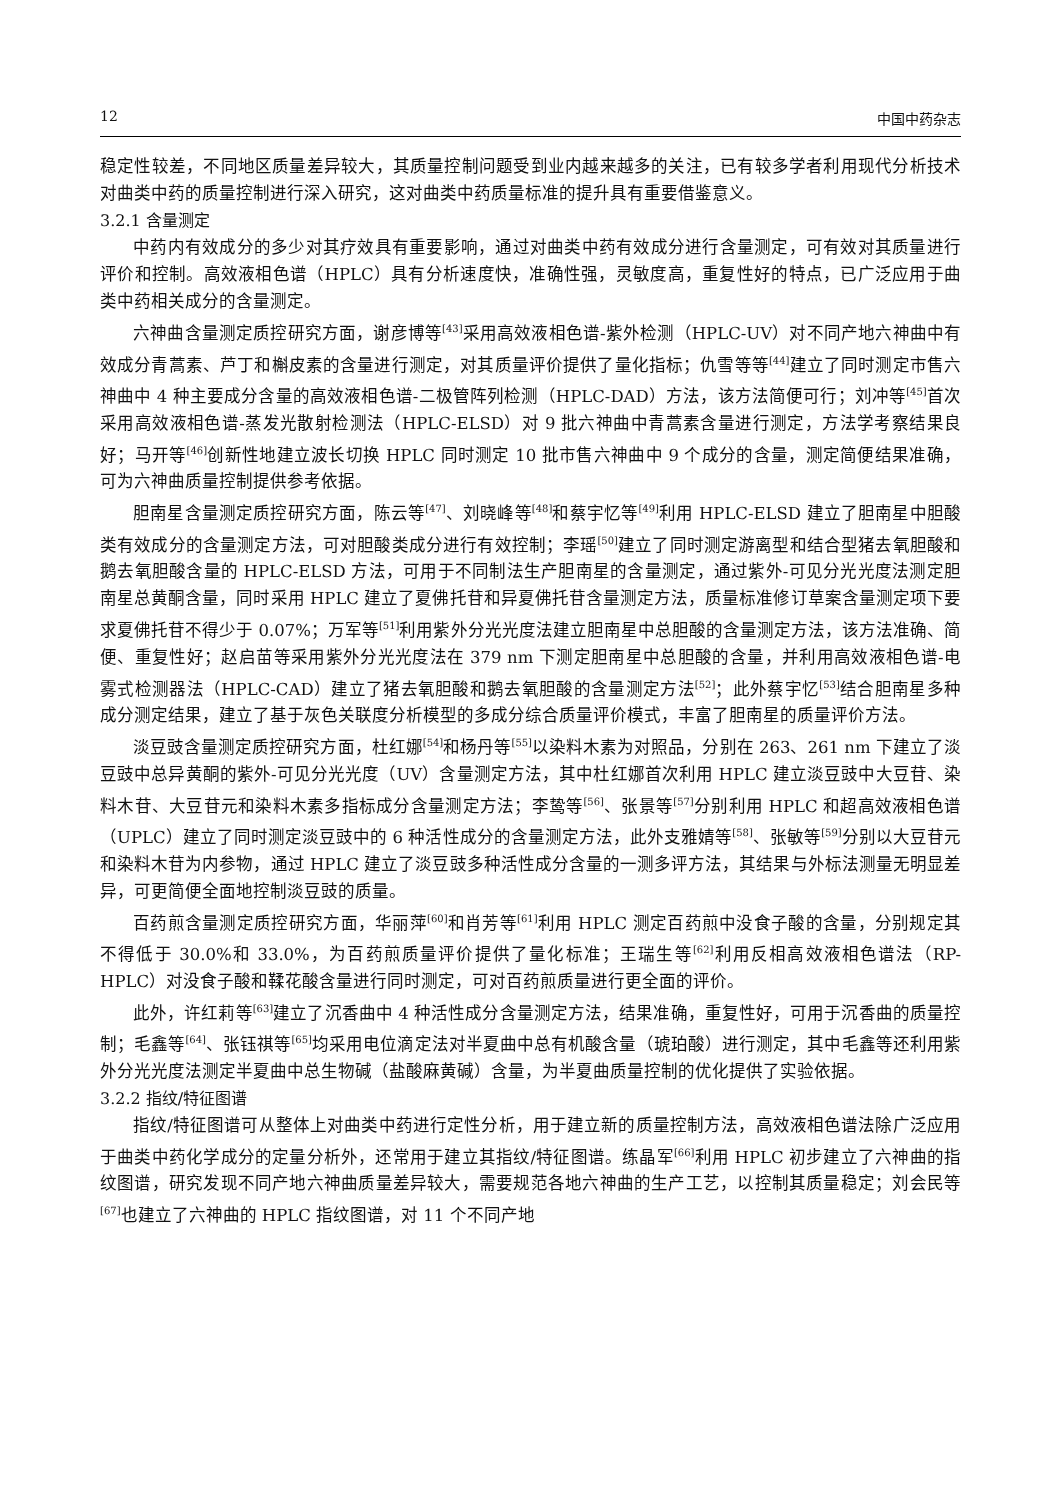12 中国中药杂志
稳定性较差，不同地区质量差异较大，其质量控制问题受到业内越来越多的关注，已有较多学者利用现代分析技术对曲类中药的质量控制进行深入研究，这对曲类中药质量标准的提升具有重要借鉴意义。
3.2.1 含量测定
中药内有效成分的多少对其疗效具有重要影响，通过对曲类中药有效成分进行含量测定，可有效对其质量进行评价和控制。高效液相色谱（HPLC）具有分析速度快，准确性强，灵敏度高，重复性好的特点，已广泛应用于曲类中药相关成分的含量测定。
六神曲含量测定质控研究方面，谢彦博等<sup>[43]</sup>采用高效液相色谱-紫外检测（HPLC-UV）对不同产地六神曲中有效成分青蒿素、芦丁和槲皮素的含量进行测定，对其质量评价提供了量化指标；仇雪等等<sup>[44]</sup>建立了同时测定市售六神曲中 4 种主要成分含量的高效液相色谱-二极管阵列检测（HPLC-DAD）方法，该方法简便可行；刘冲等<sup>[45]</sup>首次采用高效液相色谱-蒸发光散射检测法（HPLC-ELSD）对 9 批六神曲中青蒿素含量进行测定，方法学考察结果良好；马开等<sup>[46]</sup>创新性地建立波长切换 HPLC 同时测定 10 批市售六神曲中 9 个成分的含量，测定简便结果准确，可为六神曲质量控制提供参考依据。
胆南星含量测定质控研究方面，陈云等<sup>[47]</sup>、刘晓峰等<sup>[48]</sup>和蔡宇忆等<sup>[49]</sup>利用 HPLC-ELSD 建立了胆南星中胆酸类有效成分的含量测定方法，可对胆酸类成分进行有效控制；李瑶<sup>[50]</sup>建立了同时测定游离型和结合型猪去氧胆酸和鹅去氧胆酸含量的 HPLC-ELSD 方法，可用于不同制法生产胆南星的含量测定，通过紫外-可见分光光度法测定胆南星总黄酮含量，同时采用 HPLC 建立了夏佛托苷和异夏佛托苷含量测定方法，质量标准修订草案含量测定项下要求夏佛托苷不得少于 0.07%；万军等<sup>[51]</sup>利用紫外分光光度法建立胆南星中总胆酸的含量测定方法，该方法准确、简便、重复性好；赵启苗等采用紫外分光光度法在 379 nm 下测定胆南星中总胆酸的含量，并利用高效液相色谱-电雾式检测器法（HPLC-CAD）建立了猪去氧胆酸和鹅去氧胆酸的含量测定方法<sup>[52]</sup>；此外蔡宇忆<sup>[53]</sup>结合胆南星多种成分测定结果，建立了基于灰色关联度分析模型的多成分综合质量评价模式，丰富了胆南星的质量评价方法。
淡豆豉含量测定质控研究方面，杜红娜<sup>[54]</sup>和杨丹等<sup>[55]</sup>以染料木素为对照品，分别在 263、261 nm 下建立了淡豆豉中总异黄酮的紫外-可见分光光度（UV）含量测定方法，其中杜红娜首次利用 HPLC 建立淡豆豉中大豆苷、染料木苷、大豆苷元和染料木素多指标成分含量测定方法；李鸷等<sup>[56]</sup>、张景等<sup>[57]</sup>分别利用 HPLC 和超高效液相色谱（UPLC）建立了同时测定淡豆豉中的 6 种活性成分的含量测定方法，此外支雅婧等<sup>[58]</sup>、张敏等<sup>[59]</sup>分别以大豆苷元和染料木苷为内参物，通过 HPLC 建立了淡豆豉多种活性成分含量的一测多评方法，其结果与外标法测量无明显差异，可更简便全面地控制淡豆豉的质量。
百药煎含量测定质控研究方面，华丽萍<sup>[60]</sup>和肖芳等<sup>[61]</sup>利用 HPLC 测定百药煎中没食子酸的含量，分别规定其不得低于 30.0%和 33.0%，为百药煎质量评价提供了量化标准；王瑞生等<sup>[62]</sup>利用反相高效液相色谱法（RP-HPLC）对没食子酸和鞣花酸含量进行同时测定，可对百药煎质量进行更全面的评价。
此外，许红莉等<sup>[63]</sup>建立了沉香曲中 4 种活性成分含量测定方法，结果准确，重复性好，可用于沉香曲的质量控制；毛鑫等<sup>[64]</sup>、张钰祺等<sup>[65]</sup>均采用电位滴定法对半夏曲中总有机酸含量（琥珀酸）进行测定，其中毛鑫等还利用紫外分光光度法测定半夏曲中总生物碱（盐酸麻黄碱）含量，为半夏曲质量控制的优化提供了实验依据。
3.2.2 指纹/特征图谱
指纹/特征图谱可从整体上对曲类中药进行定性分析，用于建立新的质量控制方法，高效液相色谱法除广泛应用于曲类中药化学成分的定量分析外，还常用于建立其指纹/特征图谱。练晶军<sup>[66]</sup>利用 HPLC 初步建立了六神曲的指纹图谱，研究发现不同产地六神曲质量差异较大，需要规范各地六神曲的生产工艺，以控制其质量稳定；刘会民等<sup>[67]</sup>也建立了六神曲的 HPLC 指纹图谱，对 11 个不同产地